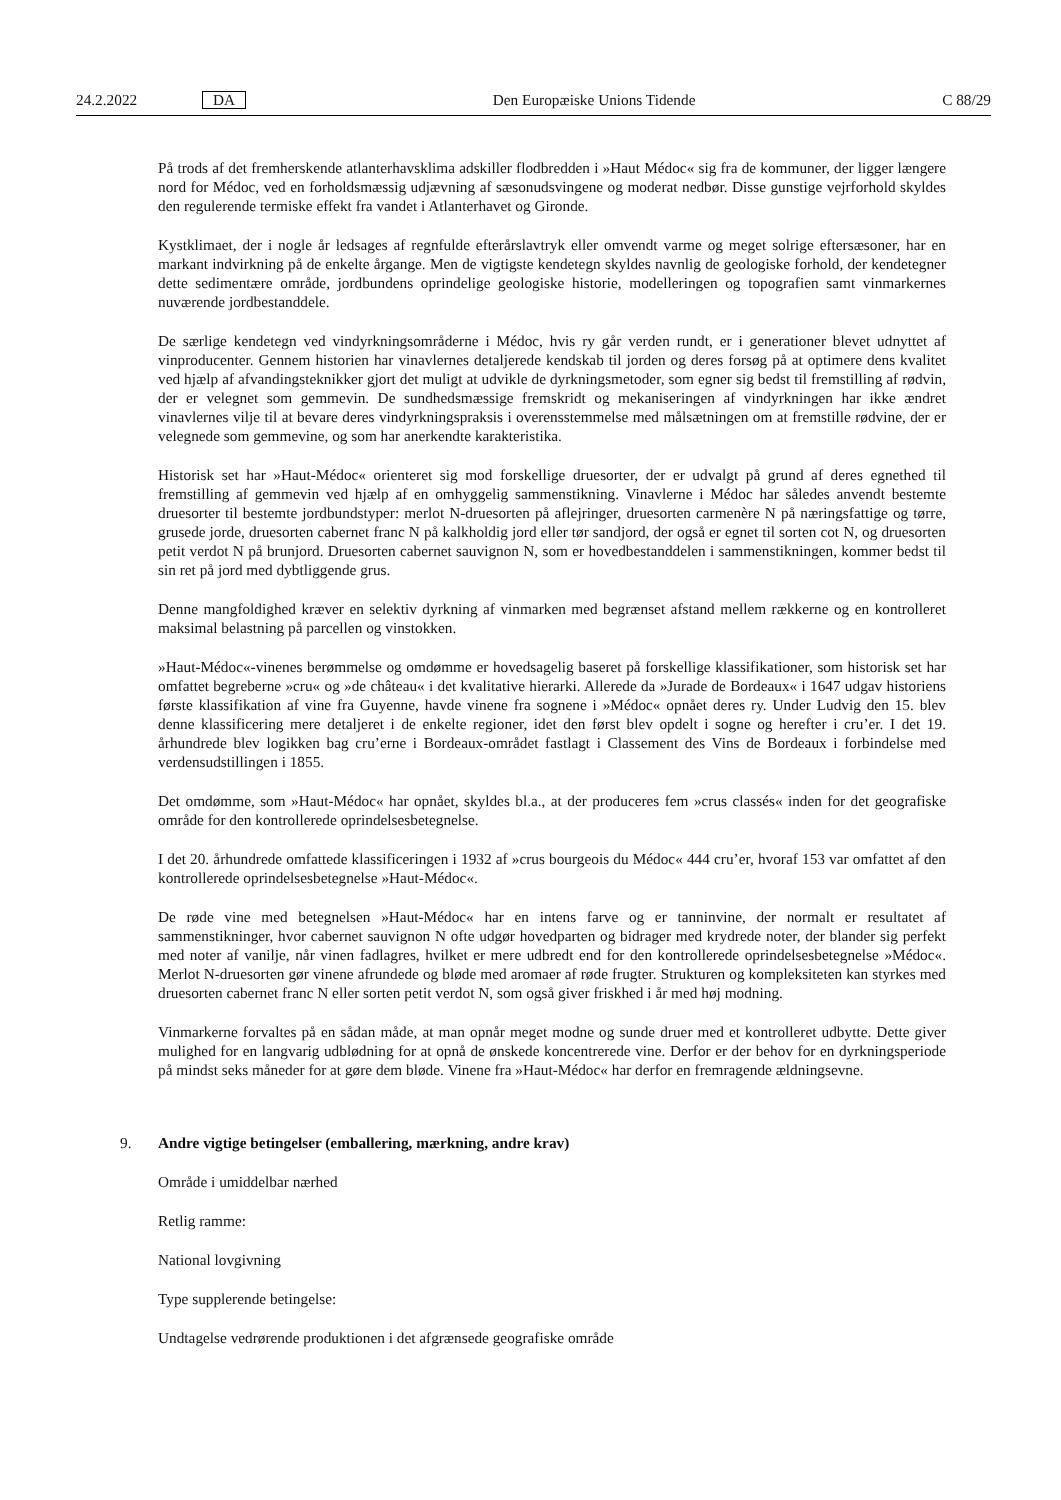24.2.2022
DA
Den Europæiske Unions Tidende
C 88/29
På trods af det fremherskende atlanterhavsklima adskiller flodbredden i »Haut Médoc« sig fra de kommuner, der ligger længere nord for Médoc, ved en forholdsmæssig udjævning af sæsonudsvingene og moderat nedbør. Disse gunstige vejrforhold skyldes den regulerende termiske effekt fra vandet i Atlanterhavet og Gironde.
Kystklimaet, der i nogle år ledsages af regnfulde efterårslavtryk eller omvendt varme og meget solrige eftersæsoner, har en markant indvirkning på de enkelte årgange. Men de vigtigste kendetegn skyldes navnlig de geologiske forhold, der kendetegner dette sedimentære område, jordbundens oprindelige geologiske historie, modelleringen og topografien samt vinmarkernes nuværende jordbestanddele.
De særlige kendetegn ved vindyrkningsområderne i Médoc, hvis ry går verden rundt, er i generationer blevet udnyttet af vinproducenter. Gennem historien har vinavlernes detaljerede kendskab til jorden og deres forsøg på at optimere dens kvalitet ved hjælp af afvandingsteknikker gjort det muligt at udvikle de dyrkningsmetoder, som egner sig bedst til fremstilling af rødvin, der er velegnet som gemmevin. De sundhedsmæssige fremskridt og mekaniseringen af vindyrkningen har ikke ændret vinavlernes vilje til at bevare deres vindyrkningspraksis i overensstemmelse med målsætningen om at fremstille rødvine, der er velegnede som gemmevine, og som har anerkendte karakteristika.
Historisk set har »Haut-Médoc« orienteret sig mod forskellige druesorter, der er udvalgt på grund af deres egnethed til fremstilling af gemmevin ved hjælp af en omhyggelig sammenstikning. Vinavlerne i Médoc har således anvendt bestemte druesorter til bestemte jordbundstyper: merlot N-druesorten på aflejringer, druesorten carmenère N på næringsfattige og tørre, grusede jorde, druesorten cabernet franc N på kalkholdig jord eller tør sandjord, der også er egnet til sorten cot N, og druesorten petit verdot N på brunjord. Druesorten cabernet sauvignon N, som er hovedbestanddelen i sammenstikningen, kommer bedst til sin ret på jord med dybtliggende grus.
Denne mangfoldighed kræver en selektiv dyrkning af vinmarken med begrænset afstand mellem rækkerne og en kontrolleret maksimal belastning på parcellen og vinstokken.
»Haut-Médoc«-vinenes berømmelse og omdømme er hovedsagelig baseret på forskellige klassifikationer, som historisk set har omfattet begreberne »cru« og »de château« i det kvalitative hierarki. Allerede da »Jurade de Bordeaux« i 1647 udgav historiens første klassifikation af vine fra Guyenne, havde vinene fra sognene i »Médoc« opnået deres ry. Under Ludvig den 15. blev denne klassificering mere detaljeret i de enkelte regioner, idet den først blev opdelt i sogne og herefter i cru’er. I det 19. århundrede blev logikken bag cru’erne i Bordeaux-området fastlagt i Classement des Vins de Bordeaux i forbindelse med verdensudstillingen i 1855.
Det omdømme, som »Haut-Médoc« har opnået, skyldes bl.a., at der produceres fem »crus classés« inden for det geografiske område for den kontrollerede oprindelsesbetegnelse.
I det 20. århundrede omfattede klassificeringen i 1932 af »crus bourgeois du Médoc« 444 cru’er, hvoraf 153 var omfattet af den kontrollerede oprindelsesbetegnelse »Haut-Médoc«.
De røde vine med betegnelsen »Haut-Médoc« har en intens farve og er tanninvine, der normalt er resultatet af sammenstikninger, hvor cabernet sauvignon N ofte udgør hovedparten og bidrager med krydrede noter, der blander sig perfekt med noter af vanilje, når vinen fadlagres, hvilket er mere udbredt end for den kontrollerede oprindelsesbetegnelse »Médoc«. Merlot N-druesorten gør vinene afrundede og bløde med aromaer af røde frugter. Strukturen og kompleksiteten kan styrkes med druesorten cabernet franc N eller sorten petit verdot N, som også giver friskhed i år med høj modning.
Vinmarkerne forvaltes på en sådan måde, at man opnår meget modne og sunde druer med et kontrolleret udbytte. Dette giver mulighed for en langvarig udblødning for at opnå de ønskede koncentrerede vine. Derfor er der behov for en dyrkningsperiode på mindst seks måneder for at gøre dem bløde. Vinene fra »Haut-Médoc« har derfor en fremragende ældningsevne.
9. Andre vigtige betingelser (emballering, mærkning, andre krav)
Område i umiddelbar nærhed
Retlig ramme:
National lovgivning
Type supplerende betingelse:
Undtagelse vedrørende produktionen i det afgrænsede geografiske område